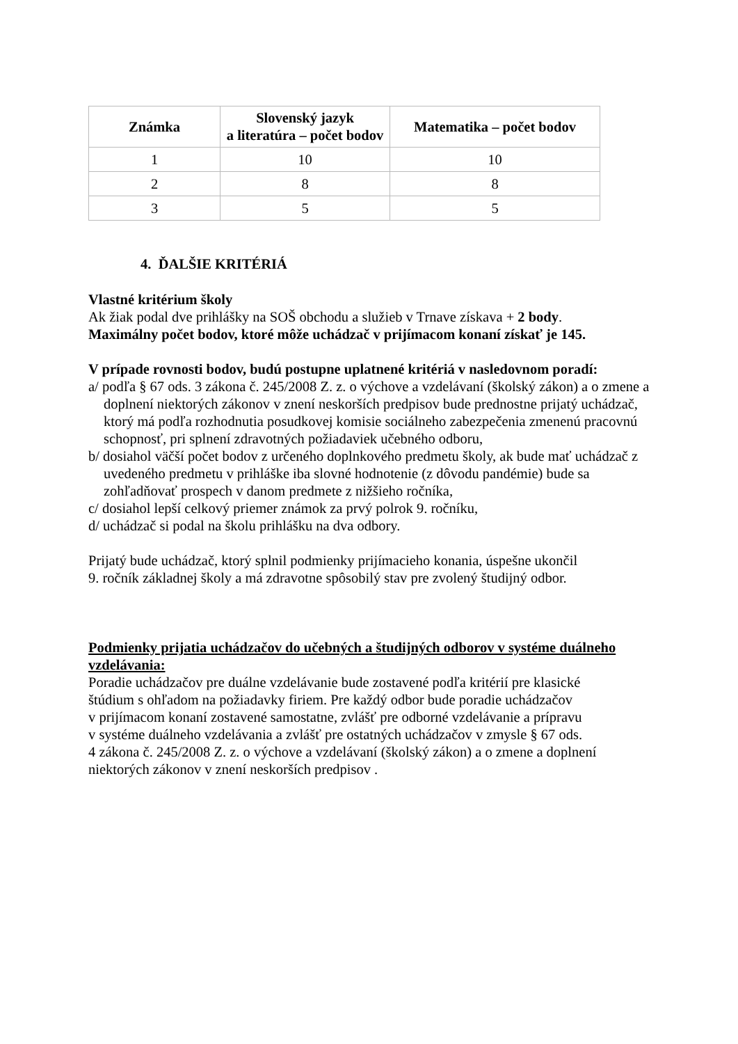| Známka | Slovenský jazyk a literatúra – počet bodov | Matematika – počet bodov |
| --- | --- | --- |
| 1 | 10 | 10 |
| 2 | 8 | 8 |
| 3 | 5 | 5 |
4. ĎALŠIE KRITÉRIÁ
Vlastné kritérium školy
Ak žiak podal dve prihlášky na SOŠ obchodu a služieb v Trnave získava + 2 body.
Maximálny počet bodov, ktoré môže uchádzač v prijímacom konaní získať je 145.
V prípade rovnosti bodov, budú postupne uplatnené kritériá v nasledovnom poradí:
a/ podľa § 67 ods. 3 zákona č. 245/2008 Z. z. o výchove a vzdelávaní (školský zákon) a o zmene a doplnení niektorých zákonov v znení neskorších predpisov bude prednostne prijatý uchádzač, ktorý má podľa rozhodnutia posudkovej komisie sociálneho zabezpečenia zmenenú pracovnú schopnosť, pri splnení zdravotných požiadaviek učebného odboru,
b/ dosiahol väčší počet bodov z určeného doplnkového predmetu školy, ak bude mať uchádzač z uvedeného predmetu v prihláške iba slovné hodnotenie (z dôvodu pandémie) bude sa zohľadňovať prospech v danom predmete z nižšieho ročníka,
c/ dosiahol lepší celkový priemer známok za prvý polrok 9. ročníku,
d/ uchádzač si podal na školu prihlášku na dva odbory.
Prijatý bude uchádzač, ktorý splnil podmienky prijímacieho konania, úspešne ukončil
9. ročník základnej školy a má zdravotne spôsobilý stav pre zvolený študijný odbor.
Podmienky prijatia uchádzačov do učebných a študijných odborov v systéme duálneho vzdelávania:
Poradie uchádzačov pre duálne vzdelávanie bude zostavené podľa kritérií pre klasické
štúdium s ohľadom na požiadavky firiem. Pre každý odbor bude poradie uchádzačov
v prijímacom konaní zostavené samostatne, zvlášť pre odborné vzdelávanie a prípravu
v systéme duálneho vzdelávania a zvlášť pre ostatných uchádzačov v zmysle § 67 ods.
4 zákona č. 245/2008 Z. z. o výchove a vzdelávaní (školský zákon) a o zmene a doplnení
niektorých zákonov v znení neskorších predpisov .